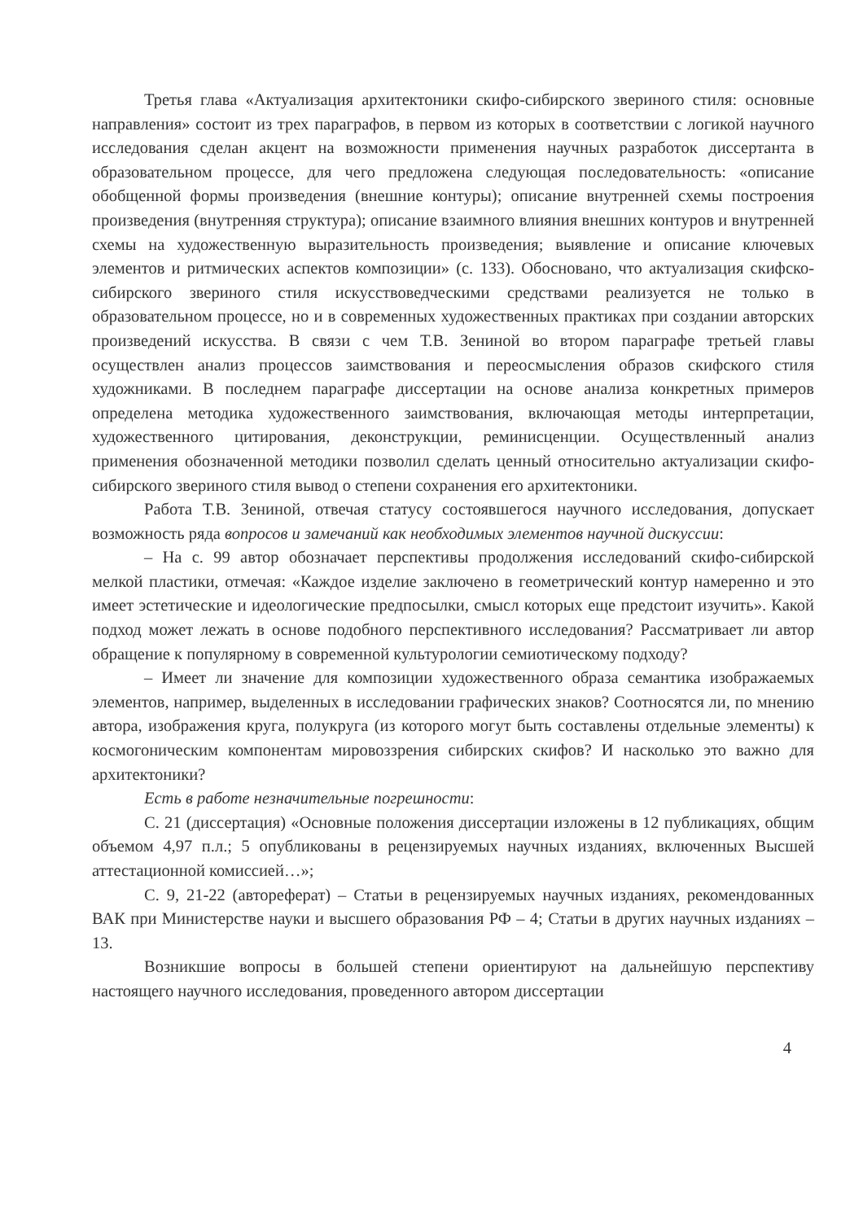Третья глава «Актуализация архитектоники скифо-сибирского звериного стиля: основные направления» состоит из трех параграфов, в первом из которых в соответствии с логикой научного исследования сделан акцент на возможности применения научных разработок диссертанта в образовательном процессе, для чего предложена следующая последовательность: «описание обобщенной формы произведения (внешние контуры); описание внутренней схемы построения произведения (внутренняя структура); описание взаимного влияния внешних контуров и внутренней схемы на художественную выразительность произведения; выявление и описание ключевых элементов и ритмических аспектов композиции» (с. 133). Обосновано, что актуализация скифско-сибирского звериного стиля искусствоведческими средствами реализуется не только в образовательном процессе, но и в современных художественных практиках при создании авторских произведений искусства. В связи с чем Т.В. Зениной во втором параграфе третьей главы осуществлен анализ процессов заимствования и переосмысления образов скифского стиля художниками. В последнем параграфе диссертации на основе анализа конкретных примеров определена методика художественного заимствования, включающая методы интерпретации, художественного цитирования, деконструкции, реминисценции. Осуществленный анализ применения обозначенной методики позволил сделать ценный относительно актуализации скифо-сибирского звериного стиля вывод о степени сохранения его архитектоники.
Работа Т.В. Зениной, отвечая статусу состоявшегося научного исследования, допускает возможность ряда вопросов и замечаний как необходимых элементов научной дискуссии:
– На с. 99 автор обозначает перспективы продолжения исследований скифо-сибирской мелкой пластики, отмечая: «Каждое изделие заключено в геометрический контур намеренно и это имеет эстетические и идеологические предпосылки, смысл которых еще предстоит изучить». Какой подход может лежать в основе подобного перспективного исследования? Рассматривает ли автор обращение к популярному в современной культурологии семиотическому подходу?
– Имеет ли значение для композиции художественного образа семантика изображаемых элементов, например, выделенных в исследовании графических знаков? Соотносятся ли, по мнению автора, изображения круга, полукруга (из которого могут быть составлены отдельные элементы) к космогоническим компонентам мировоззрения сибирских скифов? И насколько это важно для архитектоники?
Есть в работе незначительные погрешности:
С. 21 (диссертация) «Основные положения диссертации изложены в 12 публикациях, общим объемом 4,97 п.л.; 5 опубликованы в рецензируемых научных изданиях, включенных Высшей аттестационной комиссией…»;
С. 9, 21-22 (автореферат) – Статьи в рецензируемых научных изданиях, рекомендованных ВАК при Министерстве науки и высшего образования РФ – 4; Статьи в других научных изданиях – 13.
Возникшие вопросы в большей степени ориентируют на дальнейшую перспективу настоящего научного исследования, проведенного автором диссертации
4